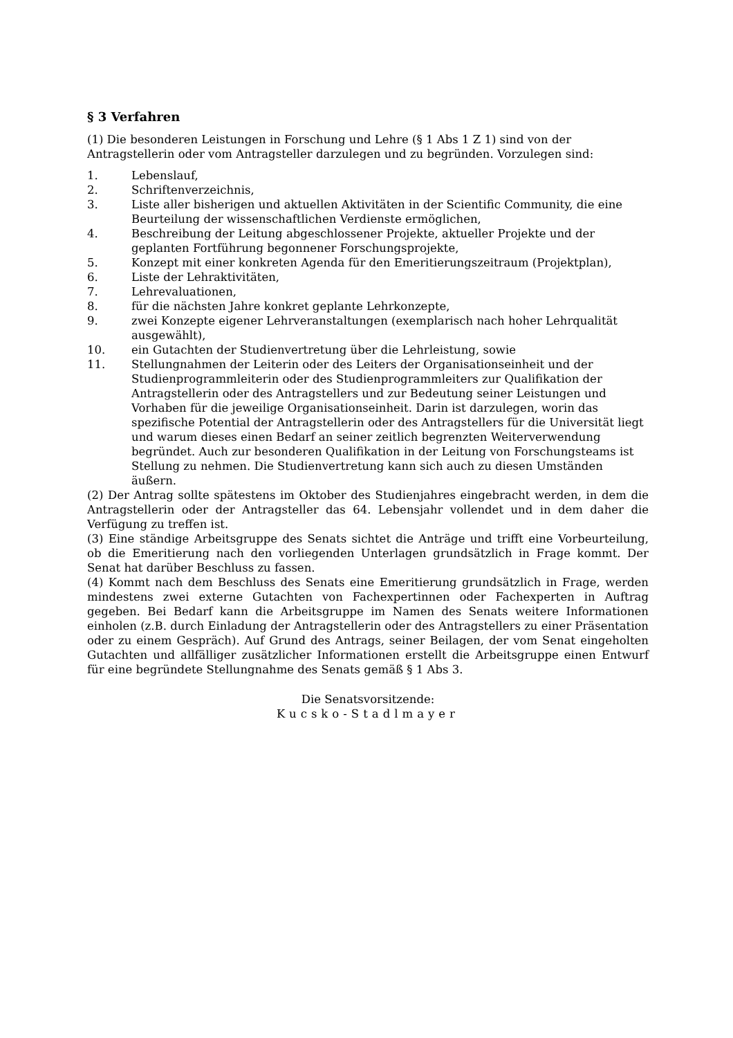§ 3 Verfahren
(1) Die besonderen Leistungen in Forschung und Lehre (§ 1 Abs 1 Z 1) sind von der Antragstellerin oder vom Antragsteller darzulegen und zu begründen. Vorzulegen sind:
1. Lebenslauf,
2. Schriftenverzeichnis,
3. Liste aller bisherigen und aktuellen Aktivitäten in der Scientific Community, die eine Beurteilung der wissenschaftlichen Verdienste ermöglichen,
4. Beschreibung der Leitung abgeschlossener Projekte, aktueller Projekte und der geplanten Fortführung begonnener Forschungsprojekte,
5. Konzept mit einer konkreten Agenda für den Emeritierungszeitraum (Projektplan),
6. Liste der Lehraktivitäten,
7. Lehrevaluationen,
8. für die nächsten Jahre konkret geplante Lehrkonzepte,
9. zwei Konzepte eigener Lehrveranstaltungen (exemplarisch nach hoher Lehrqualität ausgewählt),
10. ein Gutachten der Studienvertretung über die Lehrleistung, sowie
11. Stellungnahmen der Leiterin oder des Leiters der Organisationseinheit und der Studienprogrammleiterin oder des Studienprogrammleiters zur Qualifikation der Antragstellerin oder des Antragstellers und zur Bedeutung seiner Leistungen und Vorhaben für die jeweilige Organisationseinheit. Darin ist darzulegen, worin das spezifische Potential der Antragstellerin oder des Antragstellers für die Universität liegt und warum dieses einen Bedarf an seiner zeitlich begrenzten Weiterverwendung begründet. Auch zur besonderen Qualifikation in der Leitung von Forschungsteams ist Stellung zu nehmen. Die Studienvertretung kann sich auch zu diesen Umständen äußern.
(2) Der Antrag sollte spätestens im Oktober des Studienjahres eingebracht werden, in dem die Antragstellerin oder der Antragsteller das 64. Lebensjahr vollendet und in dem daher die Verfügung zu treffen ist.
(3) Eine ständige Arbeitsgruppe des Senats sichtet die Anträge und trifft eine Vorbeurteilung, ob die Emeritierung nach den vorliegenden Unterlagen grundsätzlich in Frage kommt. Der Senat hat darüber Beschluss zu fassen.
(4) Kommt nach dem Beschluss des Senats eine Emeritierung grundsätzlich in Frage, werden mindestens zwei externe Gutachten von Fachexpertinnen oder Fachexperten in Auftrag gegeben. Bei Bedarf kann die Arbeitsgruppe im Namen des Senats weitere Informationen einholen (z.B. durch Einladung der Antragstellerin oder des Antragstellers zu einer Präsentation oder zu einem Gespräch). Auf Grund des Antrags, seiner Beilagen, der vom Senat eingeholten Gutachten und allfälliger zusätzlicher Informationen erstellt die Arbeitsgruppe einen Entwurf für eine begründete Stellungnahme des Senats gemäß § 1 Abs 3.
Die Senatsvorsitzende:
Kucsko-Stadlmayer